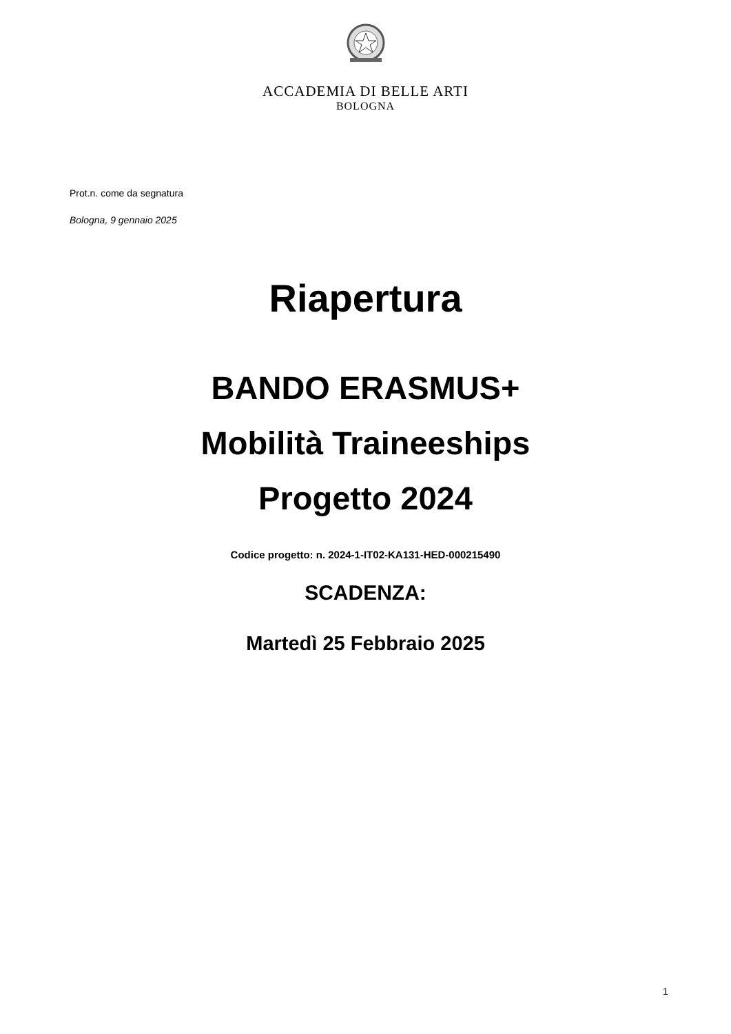ACCADEMIA DI BELLE ARTI
BOLOGNA
Prot.n. come da segnatura
Bologna, 9 gennaio 2025
Riapertura
BANDO ERASMUS+
Mobilità Traineeships
Progetto 2024
Codice progetto: n. 2024-1-IT02-KA131-HED-000215490
SCADENZA:
Martedì 25 Febbraio 2025
1